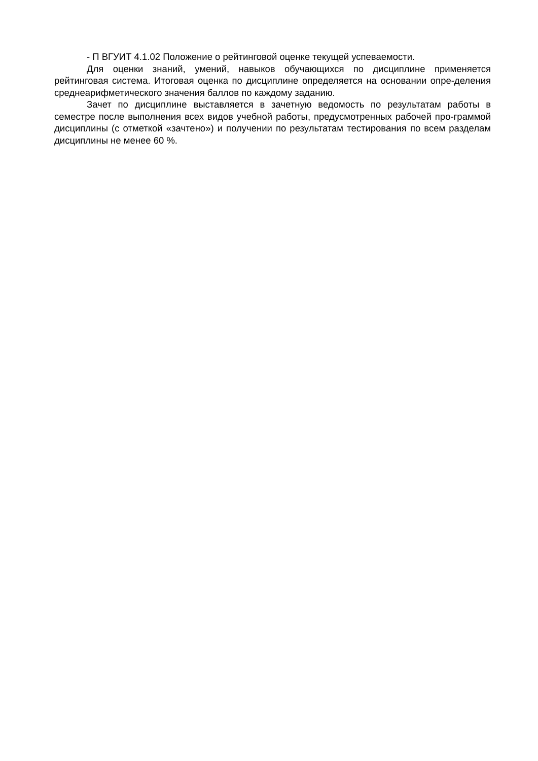- П ВГУИТ 4.1.02 Положение о рейтинговой оценке текущей успеваемости.
Для оценки знаний, умений, навыков обучающихся по дисциплине применяется рейтинговая система. Итоговая оценка по дисциплине определяется на основании опре-деления среднеарифметического значения баллов по каждому заданию.
Зачет по дисциплине выставляется в зачетную ведомость по результатам работы в семестре после выполнения всех видов учебной работы, предусмотренных рабочей про-граммой дисциплины (с отметкой «зачтено») и получении по результатам тестирования по всем разделам дисциплины не менее 60 %.